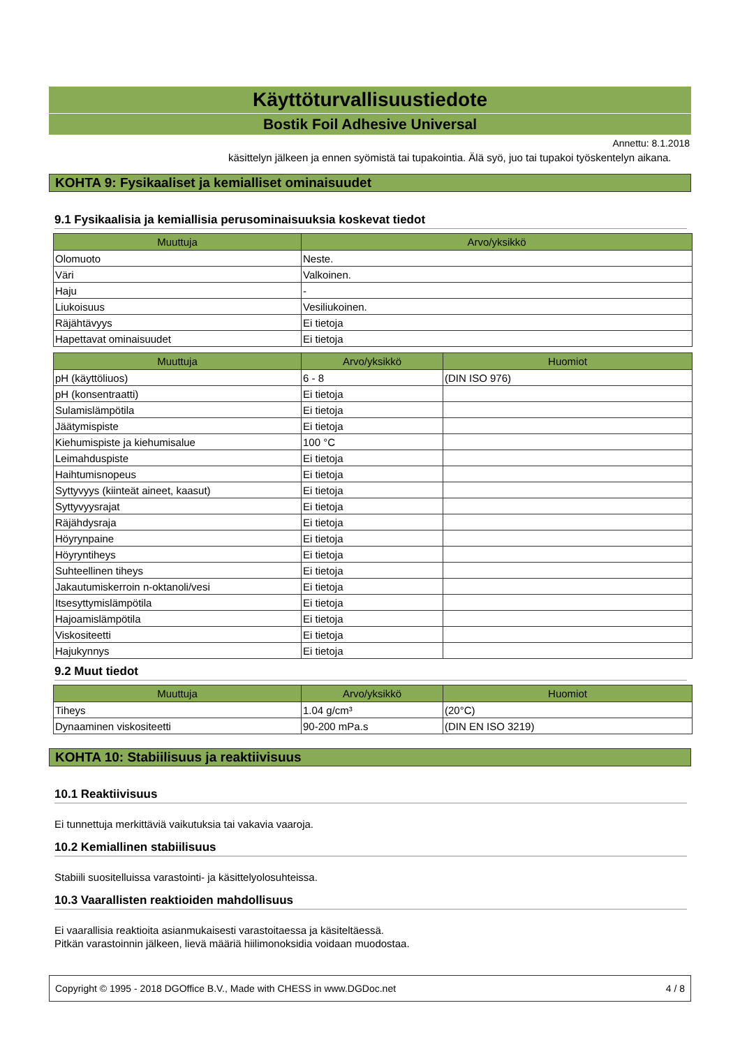Käyttöturvallisuustiedote
Bostik Foil Adhesive Universal
Annettu: 8.1.2018
käsittelyn jälkeen ja ennen syömistä tai tupakointia. Älä syö, juo tai tupakoi työskentelyn aikana.
KOHTA 9: Fysikaaliset ja kemialliset ominaisuudet
9.1 Fysikaalisia ja kemiallisia perusominaisuuksia koskevat tiedot
| Muuttuja | Arvo/yksikkö |
| --- | --- |
| Olomuoto | Neste. |
| Väri | Valkoinen. |
| Haju | - |
| Liukoisuus | Vesiliukoinen. |
| Räjähtävyys | Ei tietoja |
| Hapettavat ominaisuudet | Ei tietoja |
| Muuttuja | Arvo/yksikkö | Huomiot |
| --- | --- | --- |
| pH (käyttöliuos) | 6 - 8 | (DIN ISO 976) |
| pH (konsentraatti) | Ei tietoja | |
| Sulamislämpötila | Ei tietoja | |
| Jäätymispiste | Ei tietoja | |
| Kiehumispiste ja kiehumisalue | 100 °C | |
| Leimahduspiste | Ei tietoja | |
| Haihtumisnopeus | Ei tietoja | |
| Syttyvyys (kiinteät aineet, kaasut) | Ei tietoja | |
| Syttyvyysrajat | Ei tietoja | |
| Räjähdysraja | Ei tietoja | |
| Höyrynpaine | Ei tietoja | |
| Höyryntiheys | Ei tietoja | |
| Suhteellinen tiheys | Ei tietoja | |
| Jakautumiskerroin n-oktanoli/vesi | Ei tietoja | |
| Itsesyttymislämpötila | Ei tietoja | |
| Hajoamislämpötila | Ei tietoja | |
| Viskositeetti | Ei tietoja | |
| Hajukynnys | Ei tietoja | |
9.2 Muut tiedot
| Muuttuja | Arvo/yksikkö | Huomiot |
| --- | --- | --- |
| Tiheys | 1.04 g/cm³ | (20°C) |
| Dynaaminen viskositeetti | 90-200 mPa.s | (DIN EN ISO 3219) |
KOHTA 10: Stabiilisuus ja reaktiivisuus
10.1 Reaktiivisuus
Ei tunnettuja merkittäviä vaikutuksia tai vakavia vaaroja.
10.2 Kemiallinen stabiilisuus
Stabiili suositelluissa varastointi- ja käsittelyolosuhteissa.
10.3 Vaarallisten reaktioiden mahdollisuus
Ei vaarallisia reaktioita asianmukaisesti varastoitaessa ja käsiteltäessä.
Pitkän varastoinnin jälkeen, lievä määriä hiilimonoksidia voidaan muodostaa.
Copyright © 1995 - 2018 DGOffice B.V., Made with CHESS in www.DGDoc.net 4 / 8